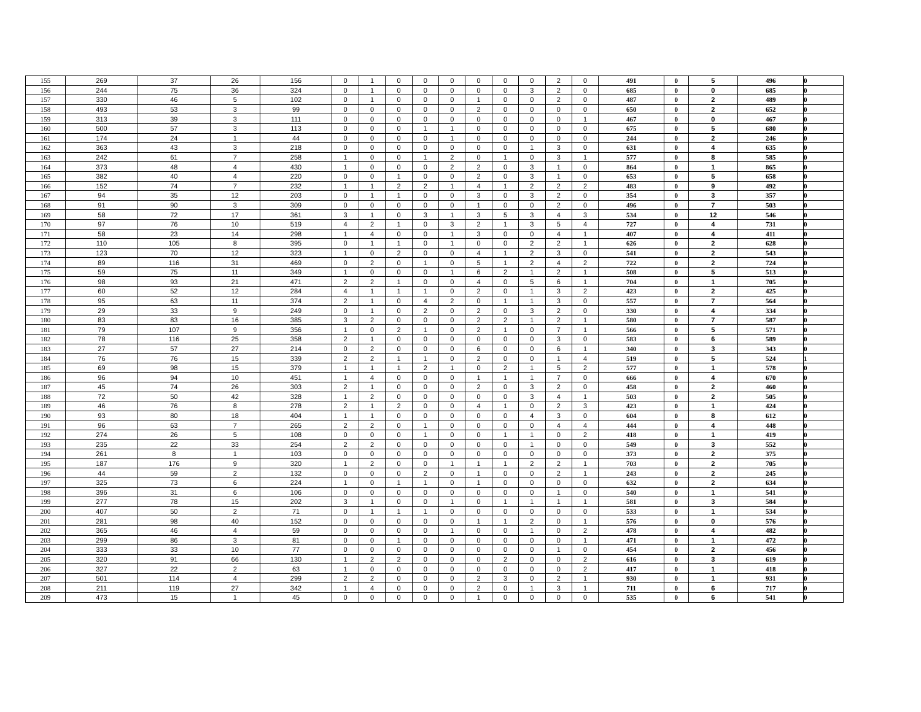| 155 | 269 | 37 | 26 | 156 | 0 | 1 | 0 | 0 | 0 | 0 | 0 | 0 | 2 | 0 | 491 | 0 | 5 | 496 | 0 |
| 156 | 244 | 75 | 36 | 324 | 0 | 1 | 0 | 0 | 0 | 0 | 0 | 3 | 2 | 0 | 685 | 0 | 0 | 685 | 0 |
| 157 | 330 | 46 | 5 | 102 | 0 | 1 | 0 | 0 | 0 | 1 | 0 | 0 | 2 | 0 | 487 | 0 | 2 | 489 | 0 |
| 158 | 493 | 53 | 3 | 99 | 0 | 0 | 0 | 0 | 0 | 2 | 0 | 0 | 0 | 0 | 650 | 0 | 2 | 652 | 0 |
| 159 | 313 | 39 | 3 | 111 | 0 | 0 | 0 | 0 | 0 | 0 | 0 | 0 | 0 | 1 | 467 | 0 | 0 | 467 | 0 |
| 160 | 500 | 57 | 3 | 113 | 0 | 0 | 0 | 1 | 1 | 0 | 0 | 0 | 0 | 0 | 675 | 0 | 5 | 680 | 0 |
| 161 | 174 | 24 | 1 | 44 | 0 | 0 | 0 | 0 | 1 | 0 | 0 | 0 | 0 | 0 | 244 | 0 | 2 | 246 | 0 |
| 162 | 363 | 43 | 3 | 218 | 0 | 0 | 0 | 0 | 0 | 0 | 0 | 1 | 3 | 0 | 631 | 0 | 4 | 635 | 0 |
| 163 | 242 | 61 | 7 | 258 | 1 | 0 | 0 | 1 | 2 | 0 | 1 | 0 | 3 | 1 | 577 | 0 | 8 | 585 | 0 |
| 164 | 373 | 48 | 4 | 430 | 1 | 0 | 0 | 0 | 2 | 2 | 0 | 3 | 1 | 0 | 864 | 0 | 1 | 865 | 0 |
| 165 | 382 | 40 | 4 | 220 | 0 | 0 | 1 | 0 | 0 | 2 | 0 | 3 | 1 | 0 | 653 | 0 | 5 | 658 | 0 |
| 166 | 152 | 74 | 7 | 232 | 1 | 1 | 2 | 2 | 1 | 4 | 1 | 2 | 2 | 2 | 483 | 0 | 9 | 492 | 0 |
| 167 | 94 | 35 | 12 | 203 | 0 | 1 | 1 | 0 | 0 | 3 | 0 | 3 | 2 | 0 | 354 | 0 | 3 | 357 | 0 |
| 168 | 91 | 90 | 3 | 309 | 0 | 0 | 0 | 0 | 0 | 1 | 0 | 0 | 2 | 0 | 496 | 0 | 7 | 503 | 0 |
| 169 | 58 | 72 | 17 | 361 | 3 | 1 | 0 | 3 | 1 | 3 | 5 | 3 | 4 | 3 | 534 | 0 | 12 | 546 | 0 |
| 170 | 97 | 76 | 10 | 519 | 4 | 2 | 1 | 0 | 3 | 2 | 1 | 3 | 5 | 4 | 727 | 0 | 4 | 731 | 0 |
| 171 | 58 | 23 | 14 | 298 | 1 | 4 | 0 | 0 | 1 | 3 | 0 | 0 | 4 | 1 | 407 | 0 | 4 | 411 | 0 |
| 172 | 110 | 105 | 8 | 395 | 0 | 1 | 1 | 0 | 1 | 0 | 0 | 2 | 2 | 1 | 626 | 0 | 2 | 628 | 0 |
| 173 | 123 | 70 | 12 | 323 | 1 | 0 | 2 | 0 | 0 | 4 | 1 | 2 | 3 | 0 | 541 | 0 | 2 | 543 | 0 |
| 174 | 89 | 116 | 31 | 469 | 0 | 2 | 0 | 1 | 0 | 5 | 1 | 2 | 4 | 2 | 722 | 0 | 2 | 724 | 0 |
| 175 | 59 | 75 | 11 | 349 | 1 | 0 | 0 | 0 | 1 | 6 | 2 | 1 | 2 | 1 | 508 | 0 | 5 | 513 | 0 |
| 176 | 98 | 93 | 21 | 471 | 2 | 2 | 1 | 0 | 0 | 4 | 0 | 5 | 6 | 1 | 704 | 0 | 1 | 705 | 0 |
| 177 | 60 | 52 | 12 | 284 | 4 | 1 | 1 | 1 | 0 | 2 | 0 | 1 | 3 | 2 | 423 | 0 | 2 | 425 | 0 |
| 178 | 95 | 63 | 11 | 374 | 2 | 1 | 0 | 4 | 2 | 0 | 1 | 1 | 3 | 0 | 557 | 0 | 7 | 564 | 0 |
| 179 | 29 | 33 | 9 | 249 | 0 | 1 | 0 | 2 | 0 | 2 | 0 | 3 | 2 | 0 | 330 | 0 | 4 | 334 | 0 |
| 180 | 83 | 83 | 16 | 385 | 3 | 2 | 0 | 0 | 0 | 2 | 2 | 1 | 2 | 1 | 580 | 0 | 7 | 587 | 0 |
| 181 | 79 | 107 | 9 | 356 | 1 | 0 | 2 | 1 | 0 | 2 | 1 | 0 | 7 | 1 | 566 | 0 | 5 | 571 | 0 |
| 182 | 78 | 116 | 25 | 358 | 2 | 1 | 0 | 0 | 0 | 0 | 0 | 0 | 3 | 0 | 583 | 0 | 6 | 589 | 0 |
| 183 | 27 | 57 | 27 | 214 | 0 | 2 | 0 | 0 | 0 | 6 | 0 | 0 | 6 | 1 | 340 | 0 | 3 | 343 | 0 |
| 184 | 76 | 76 | 15 | 339 | 2 | 2 | 1 | 1 | 0 | 2 | 0 | 0 | 1 | 4 | 519 | 0 | 5 | 524 | 1 |
| 185 | 69 | 98 | 15 | 379 | 1 | 1 | 1 | 2 | 1 | 0 | 2 | 1 | 5 | 2 | 577 | 0 | 1 | 578 | 0 |
| 186 | 96 | 94 | 10 | 451 | 1 | 4 | 0 | 0 | 0 | 1 | 1 | 1 | 7 | 0 | 666 | 0 | 4 | 670 | 0 |
| 187 | 45 | 74 | 26 | 303 | 2 | 1 | 0 | 0 | 0 | 2 | 0 | 3 | 2 | 0 | 458 | 0 | 2 | 460 | 0 |
| 188 | 72 | 50 | 42 | 328 | 1 | 2 | 0 | 0 | 0 | 0 | 0 | 3 | 4 | 1 | 503 | 0 | 2 | 505 | 0 |
| 189 | 46 | 76 | 8 | 278 | 2 | 1 | 2 | 0 | 0 | 4 | 1 | 0 | 2 | 3 | 423 | 0 | 1 | 424 | 0 |
| 190 | 93 | 80 | 18 | 404 | 1 | 1 | 0 | 0 | 0 | 0 | 0 | 4 | 3 | 0 | 604 | 0 | 8 | 612 | 0 |
| 191 | 96 | 63 | 7 | 265 | 2 | 2 | 0 | 1 | 0 | 0 | 0 | 0 | 4 | 4 | 444 | 0 | 4 | 448 | 0 |
| 192 | 274 | 26 | 5 | 108 | 0 | 0 | 0 | 1 | 0 | 0 | 1 | 1 | 0 | 2 | 418 | 0 | 1 | 419 | 0 |
| 193 | 235 | 22 | 33 | 254 | 2 | 2 | 0 | 0 | 0 | 0 | 0 | 1 | 0 | 0 | 549 | 0 | 3 | 552 | 0 |
| 194 | 261 | 8 | 1 | 103 | 0 | 0 | 0 | 0 | 0 | 0 | 0 | 0 | 0 | 0 | 373 | 0 | 2 | 375 | 0 |
| 195 | 187 | 176 | 9 | 320 | 1 | 2 | 0 | 0 | 1 | 1 | 1 | 2 | 2 | 1 | 703 | 0 | 2 | 705 | 0 |
| 196 | 44 | 59 | 2 | 132 | 0 | 0 | 0 | 2 | 0 | 1 | 0 | 0 | 2 | 1 | 243 | 0 | 2 | 245 | 0 |
| 197 | 325 | 73 | 6 | 224 | 1 | 0 | 1 | 1 | 0 | 1 | 0 | 0 | 0 | 0 | 632 | 0 | 2 | 634 | 0 |
| 198 | 396 | 31 | 6 | 106 | 0 | 0 | 0 | 0 | 0 | 0 | 0 | 0 | 1 | 0 | 540 | 0 | 1 | 541 | 0 |
| 199 | 277 | 78 | 15 | 202 | 3 | 1 | 0 | 0 | 1 | 0 | 1 | 1 | 1 | 1 | 581 | 0 | 3 | 584 | 0 |
| 200 | 407 | 50 | 2 | 71 | 0 | 1 | 1 | 1 | 0 | 0 | 0 | 0 | 0 | 0 | 533 | 0 | 1 | 534 | 0 |
| 201 | 281 | 98 | 40 | 152 | 0 | 0 | 0 | 0 | 0 | 1 | 1 | 2 | 0 | 1 | 576 | 0 | 0 | 576 | 0 |
| 202 | 365 | 46 | 4 | 59 | 0 | 0 | 0 | 0 | 1 | 0 | 0 | 1 | 0 | 2 | 478 | 0 | 4 | 482 | 0 |
| 203 | 299 | 86 | 3 | 81 | 0 | 0 | 1 | 0 | 0 | 0 | 0 | 0 | 0 | 1 | 471 | 0 | 1 | 472 | 0 |
| 204 | 333 | 33 | 10 | 77 | 0 | 0 | 0 | 0 | 0 | 0 | 0 | 0 | 1 | 0 | 454 | 0 | 2 | 456 | 0 |
| 205 | 320 | 91 | 66 | 130 | 1 | 2 | 2 | 0 | 0 | 0 | 2 | 0 | 0 | 2 | 616 | 0 | 3 | 619 | 0 |
| 206 | 327 | 22 | 2 | 63 | 1 | 0 | 0 | 0 | 0 | 0 | 0 | 0 | 0 | 2 | 417 | 0 | 1 | 418 | 0 |
| 207 | 501 | 114 | 4 | 299 | 2 | 2 | 0 | 0 | 0 | 2 | 3 | 0 | 2 | 1 | 930 | 0 | 1 | 931 | 0 |
| 208 | 211 | 119 | 27 | 342 | 1 | 4 | 0 | 0 | 0 | 2 | 0 | 1 | 3 | 1 | 711 | 0 | 6 | 717 | 0 |
| 209 | 473 | 15 | 1 | 45 | 0 | 0 | 0 | 0 | 0 | 1 | 0 | 0 | 0 | 0 | 535 | 0 | 6 | 541 | 0 |